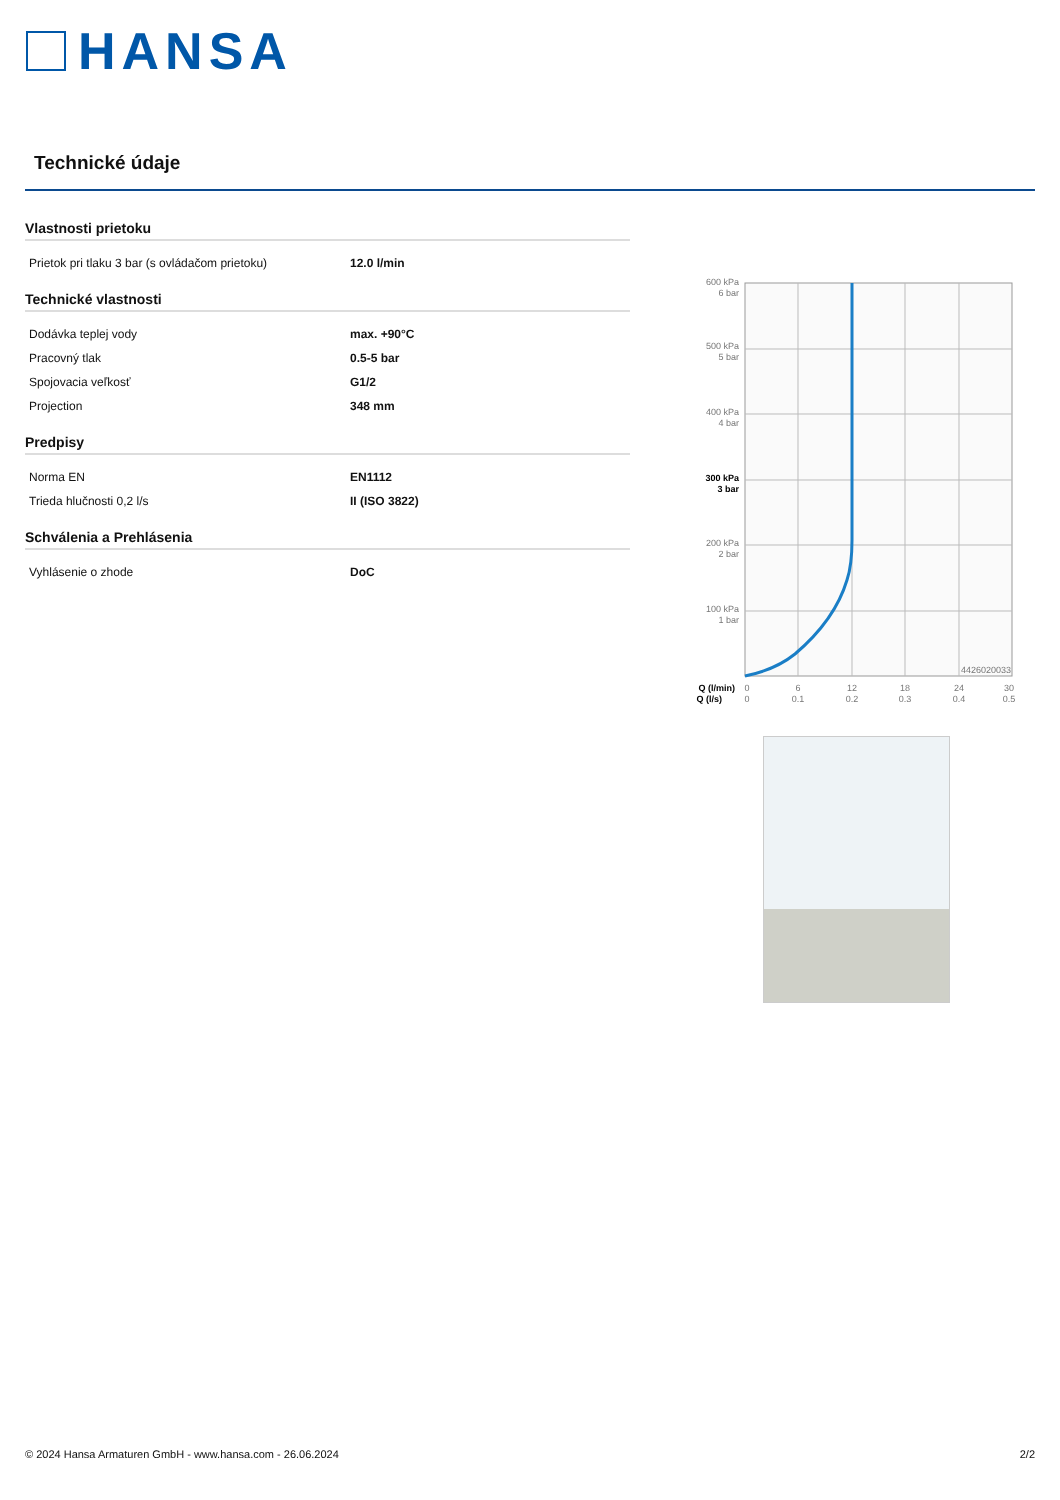HANSA
Technické údaje
Vlastnosti prietoku
| Prietok pri tlaku 3 bar (s ovládačom prietoku) | 12.0 l/min |
Technické vlastnosti
| Dodávka teplej vody | max. +90°C |
| Pracovný tlak | 0.5-5 bar |
| Spojovacia veľkosť | G1/2 |
| Projection | 348 mm |
Predpisy
| Norma EN | EN1112 |
| Trieda hlučnosti 0,2 l/s | II (ISO 3822) |
Schválenia a Prehlásenia
| Vyhlásenie o zhode | DoC |
600 kPa
6 bar
500 kPa
5 bar
400 kPa
4 bar
300 kPa
3 bar
200 kPa
2 bar
100 kPa
1 bar
4426020033
Q (l/min)
Q (l/s)
0
6
12
18
24
30
0
0.1
0.2
0.3
0.4
0.5
© 2024 Hansa Armaturen GmbH - www.hansa.com - 26.06.2024 2/2